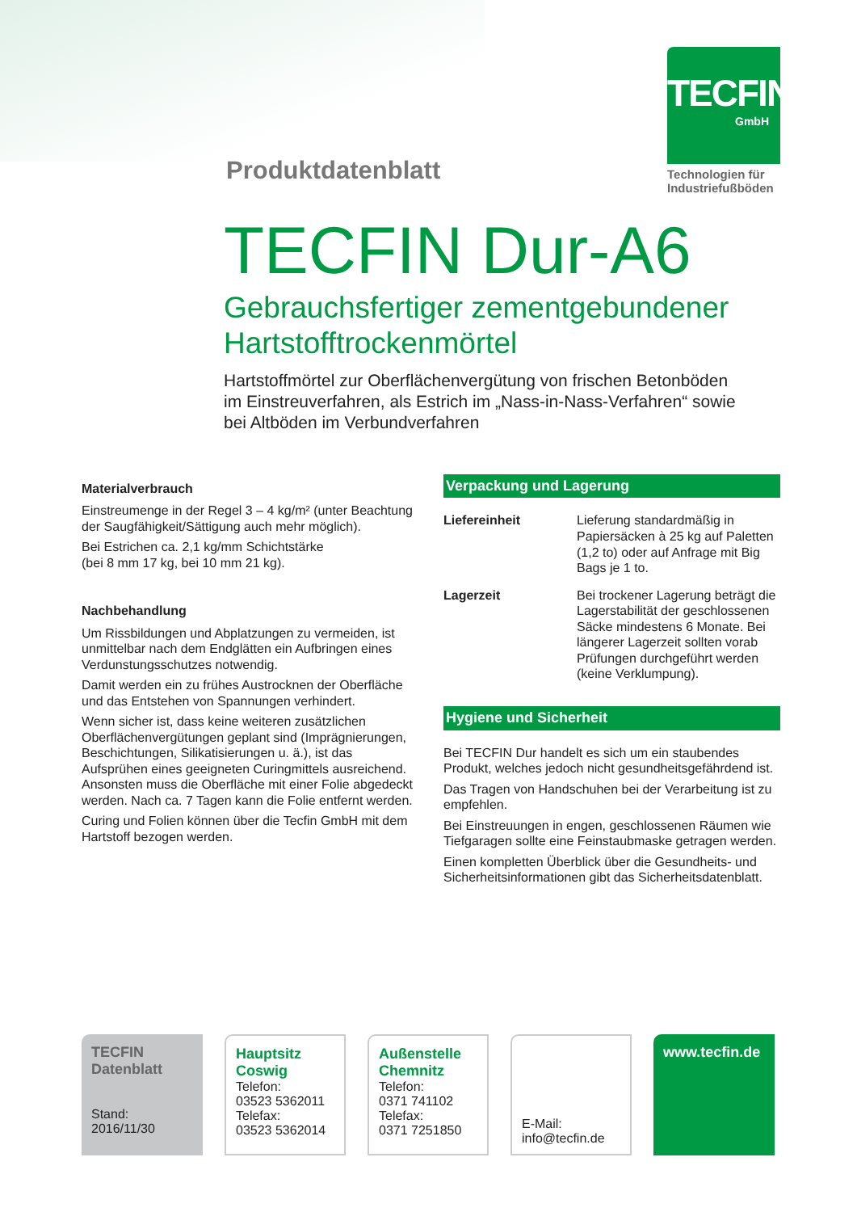Produktdatenblatt
TECFIN
GmbH
Technologien für Industriefußböden
TECFIN Dur-A6
Gebrauchsfertiger zementgebundener
Hartstofftrockenmörtel
Hartstoffmörtel zur Oberflächenvergütung von frischen Betonböden
im Einstreuverfahren, als Estrich im „Nass-in-Nass-Verfahren“ sowie
bei Altböden im Verbundverfahren
Materialverbrauch
Einstreumenge in der Regel 3 – 4 kg/m² (unter Beachtung der Saugfähigkeit/Sättigung auch mehr möglich).
Bei Estrichen ca. 2,1 kg/mm Schichtstärke
(bei 8 mm 17 kg, bei 10 mm 21 kg).
Nachbehandlung
Um Rissbildungen und Abplatzungen zu vermeiden, ist unmittelbar nach dem Endglätten ein Aufbringen eines Verdunstungsschutzes notwendig.
Damit werden ein zu frühes Austrocknen der Oberfläche und das Entstehen von Spannungen verhindert.
Wenn sicher ist, dass keine weiteren zusätzlichen Oberflächenvergütungen geplant sind (Imprägnierungen, Beschichtungen, Silikatisierungen u. ä.), ist das Aufsprühen eines geeigneten Curingmittels ausreichend. Ansonsten muss die Oberfläche mit einer Folie abgedeckt werden. Nach ca. 7 Tagen kann die Folie entfernt werden.
Curing und Folien können über die Tecfin GmbH mit dem Hartstoff bezogen werden.
Verpackung und Lagerung
Liefereinheit Lieferung standardmäßig in Papiersäcken à 25 kg auf Paletten (1,2 to) oder auf Anfrage mit Big Bags je 1 to.
Lagerzeit Bei trockener Lagerung beträgt die Lagerstabilität der geschlossenen Säcke mindestens 6 Monate. Bei längerer Lagerzeit sollten vorab Prüfungen durchgeführt werden (keine Verklumpung).
Hygiene und Sicherheit
Bei TECFIN Dur handelt es sich um ein staubendes Produkt, welches jedoch nicht gesundheitsgefährdend ist.
Das Tragen von Handschuhen bei der Verarbeitung ist zu empfehlen.
Bei Einstreuungen in engen, geschlossenen Räumen wie Tiefgaragen sollte eine Feinstaubmaske getragen werden.
Einen kompletten Überblick über die Gesundheits- und Sicherheitsinformationen gibt das Sicherheitsdatenblatt.
TECFIN
Datenblatt
Stand:
2016/11/30
Hauptsitz
Coswig
Telefon:
03523 5362011
Telefax:
03523 5362014
Außenstelle
Chemnitz
Telefon:
0371 741102
Telefax:
0371 7251850
E-Mail:
info@tecfin.de
www.tecfin.de